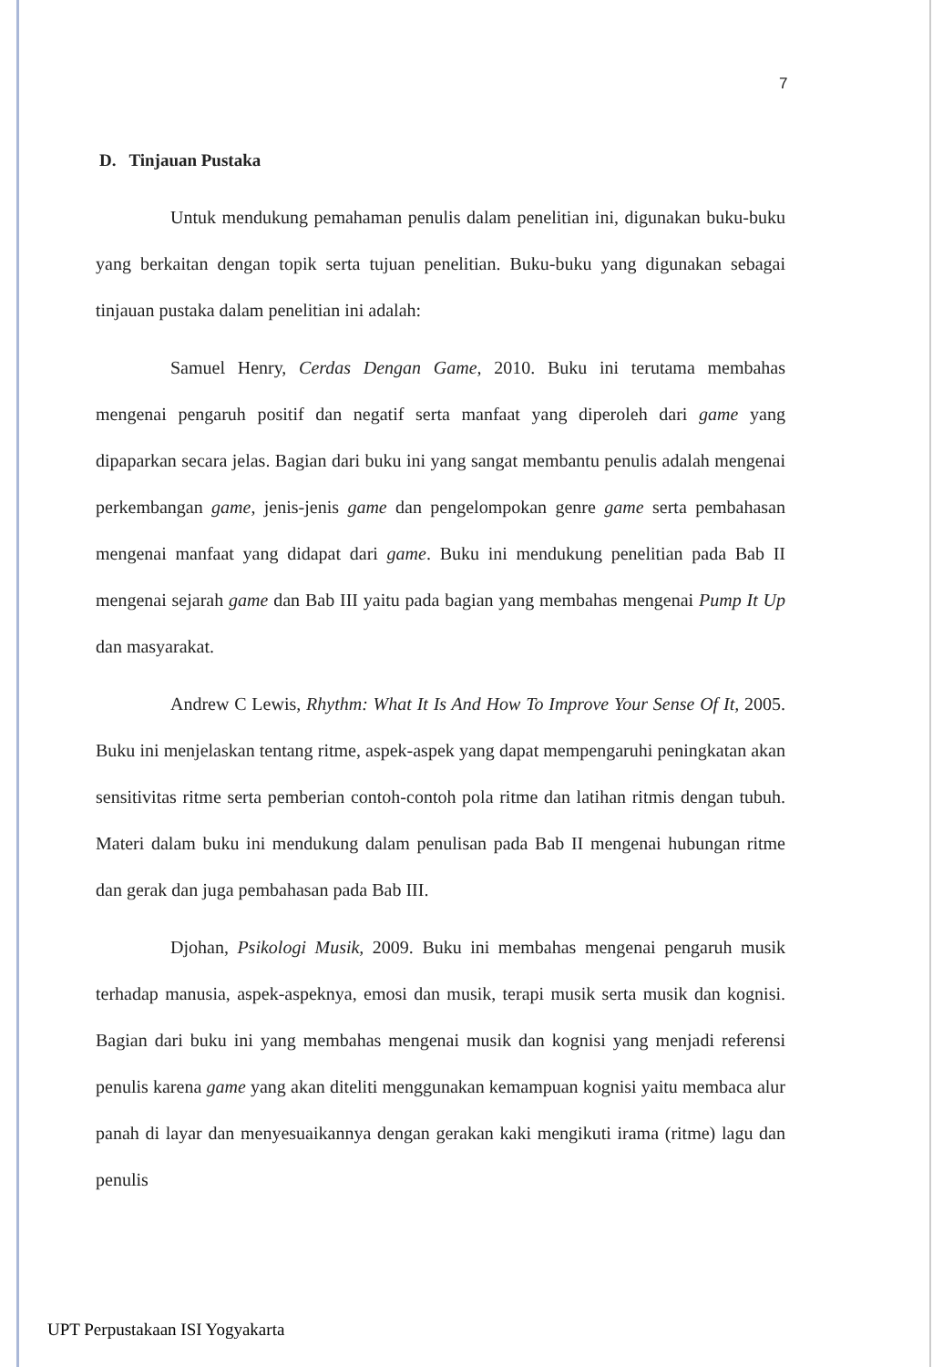7
D. Tinjauan Pustaka
Untuk mendukung pemahaman penulis dalam penelitian ini, digunakan buku-buku yang berkaitan dengan topik serta tujuan penelitian. Buku-buku yang digunakan sebagai tinjauan pustaka dalam penelitian ini adalah:
Samuel Henry, Cerdas Dengan Game, 2010. Buku ini terutama membahas mengenai pengaruh positif dan negatif serta manfaat yang diperoleh dari game yang dipaparkan secara jelas. Bagian dari buku ini yang sangat membantu penulis adalah mengenai perkembangan game, jenis-jenis game dan pengelompokan genre game serta pembahasan mengenai manfaat yang didapat dari game. Buku ini mendukung penelitian pada Bab II mengenai sejarah game dan Bab III yaitu pada bagian yang membahas mengenai Pump It Up dan masyarakat.
Andrew C Lewis, Rhythm: What It Is And How To Improve Your Sense Of It, 2005. Buku ini menjelaskan tentang ritme, aspek-aspek yang dapat mempengaruhi peningkatan akan sensitivitas ritme serta pemberian contoh-contoh pola ritme dan latihan ritmis dengan tubuh. Materi dalam buku ini mendukung dalam penulisan pada Bab II mengenai hubungan ritme dan gerak dan juga pembahasan pada Bab III.
Djohan, Psikologi Musik, 2009. Buku ini membahas mengenai pengaruh musik terhadap manusia, aspek-aspeknya, emosi dan musik, terapi musik serta musik dan kognisi. Bagian dari buku ini yang membahas mengenai musik dan kognisi yang menjadi referensi penulis karena game yang akan diteliti menggunakan kemampuan kognisi yaitu membaca alur panah di layar dan menyesuaikannya dengan gerakan kaki mengikuti irama (ritme) lagu dan penulis
UPT Perpustakaan ISI Yogyakarta